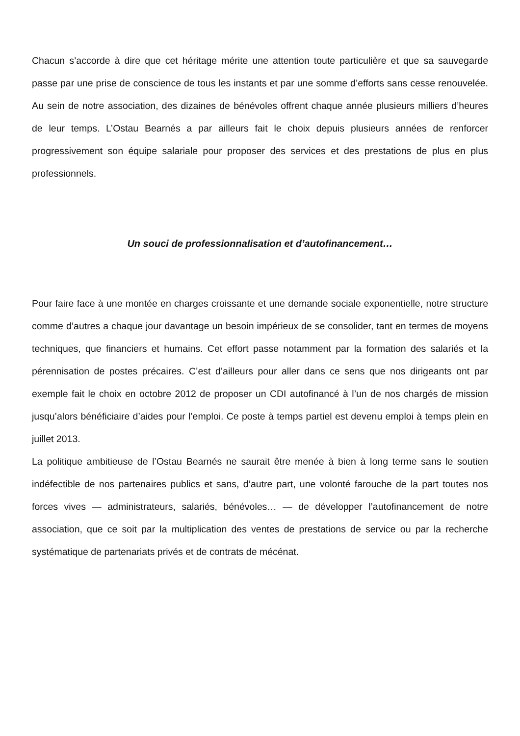Chacun s’accorde à dire que cet héritage mérite une attention toute particulière et que sa sauvegarde passe par une prise de conscience de tous les instants et par une somme d’efforts sans cesse renouvelée. Au sein de notre association, des dizaines de bénévoles offrent chaque année plusieurs milliers d’heures de leur temps. L’Ostau Bearnés a par ailleurs fait le choix depuis plusieurs années de renforcer progressivement son équipe salariale pour proposer des services et des prestations de plus en plus professionnels.
Un souci de professionnalisation et d’autofinancement…
Pour faire face à une montée en charges croissante et une demande sociale exponentielle, notre structure comme d’autres a chaque jour davantage un besoin impérieux de se consolider, tant en termes de moyens techniques, que financiers et humains. Cet effort passe notamment par la formation des salariés et la pérennisation de postes précaires. C’est d’ailleurs pour aller dans ce sens que nos dirigeants ont par exemple fait le choix en octobre 2012 de proposer un CDI autofinancé à l’un de nos chargés de mission jusqu’alors bénéficiaire d’aides pour l’emploi. Ce poste à temps partiel est devenu emploi à temps plein en juillet 2013.
La politique ambitieuse de l’Ostau Bearnés ne saurait être menée à bien à long terme sans le soutien indéfectible de nos partenaires publics et sans, d’autre part, une volonté farouche de la part toutes nos forces vives — administrateurs, salariés, bénévoles… — de développer l’autofinancement de notre association, que ce soit par la multiplication des ventes de prestations de service ou par la recherche systématique de partenariats privés et de contrats de mécénat.